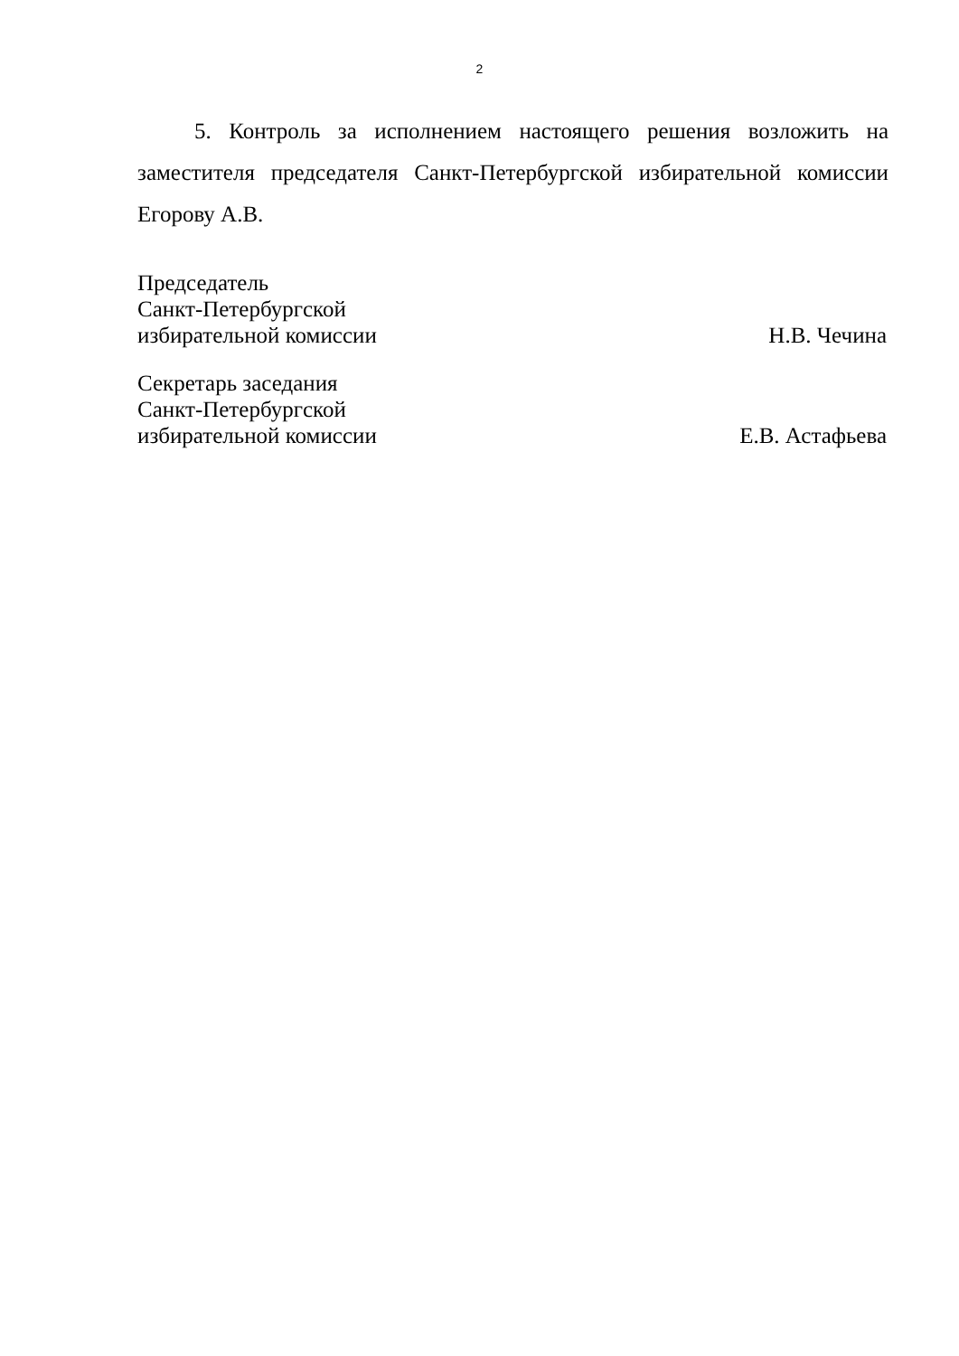2
5. Контроль за исполнением настоящего решения возложить на заместителя председателя Санкт-Петербургской избирательной комиссии Егорову А.В.
Председатель
Санкт-Петербургской
избирательной комиссии Н.В. Чечина
Секретарь заседания
Санкт-Петербургской
избирательной комиссии Е.В. Астафьева